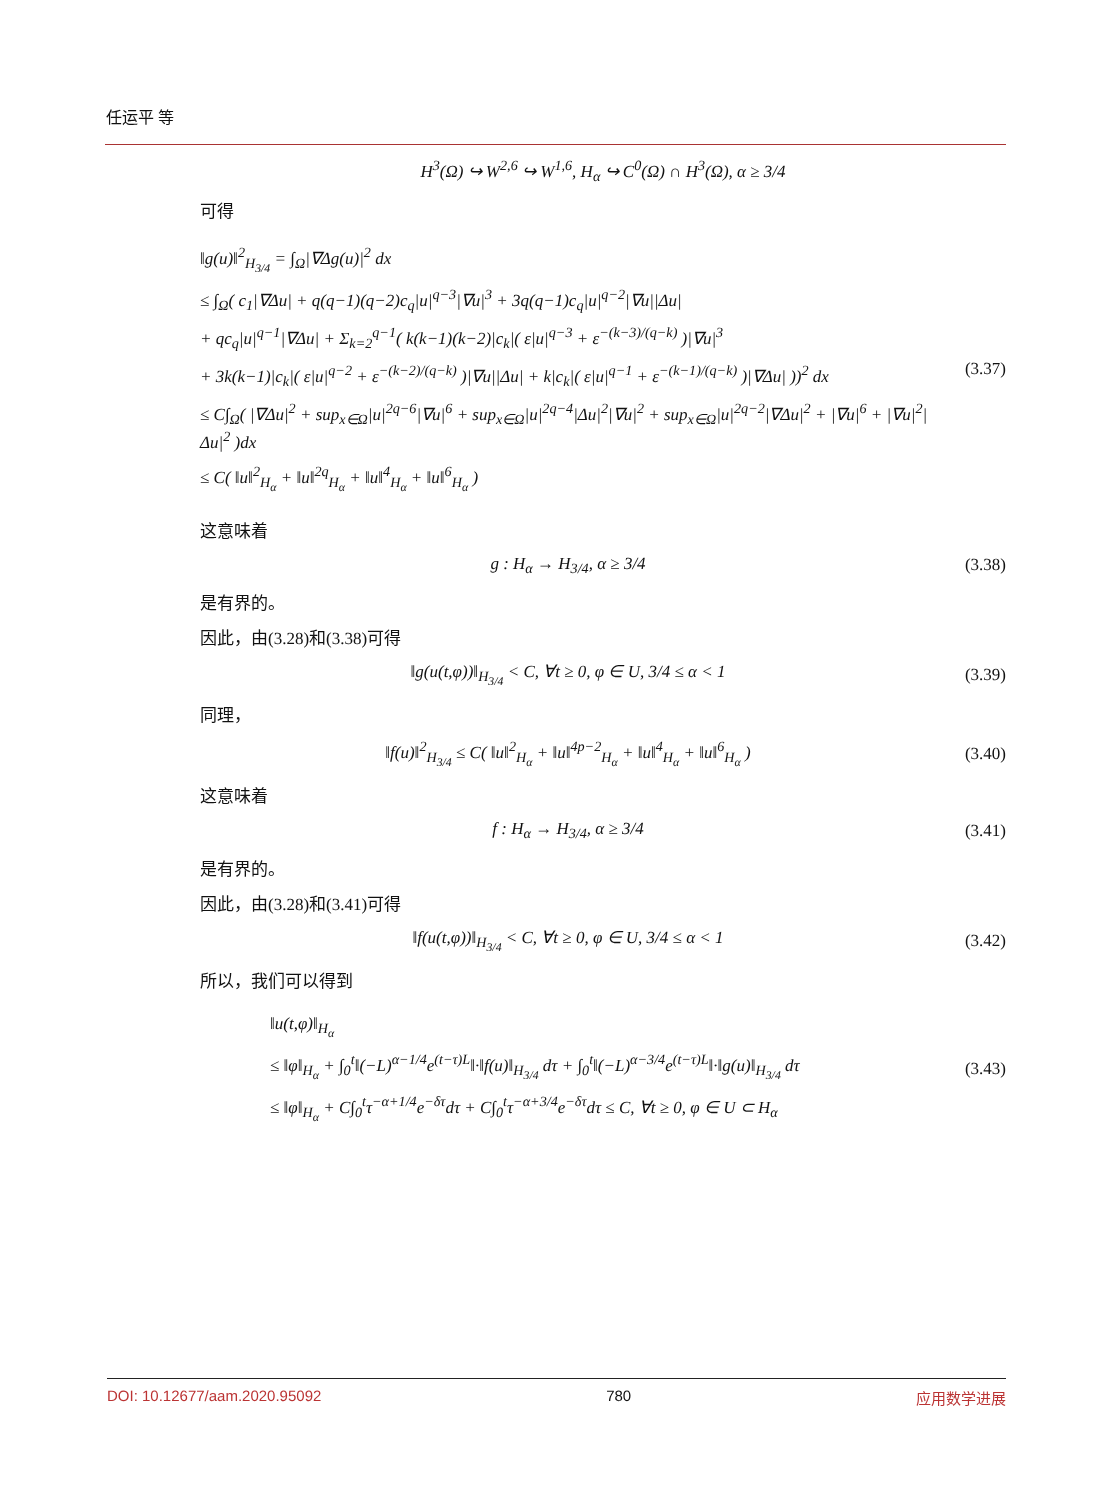任运平 等
H<sup>3</sup>(Ω) ↪ W<sup>2,6</sup> ↪ W<sup>1,6</sup>, H<sub>α</sub> ↪ C<sup>0</sup>(Ω) ∩ H<sup>3</sup>(Ω), α ≥ 3/4
可得
‖g(u)‖<sup>2</sup><sub>H<sub>3/4</sub></sub> = ∫<sub>Ω</sub>|∇Δg(u)|<sup>2</sup> dx
≤ ∫<sub>Ω</sub>( c<sub>1</sub>|∇Δu| + q(q−1)(q−2)c<sub>q</sub>|u|<sup>q−3</sup>|∇u|<sup>3</sup> + 3q(q−1)c<sub>q</sub>|u|<sup>q−2</sup>|∇u||Δu|
+ qc<sub>q</sub>|u|<sup>q−1</sup>|∇Δu| + Σ<sub>k=2</sub><sup>q−1</sup>( k(k−1)(k−2)|c<sub>k</sub>|( ε|u|<sup>q−3</sup> + ε<sup>−(k−3)/(q−k)</sup> )|∇u|<sup>3</sup>
+ 3k(k−1)|c<sub>k</sub>|( ε|u|<sup>q−2</sup> + ε<sup>−(k−2)/(q−k)</sup> )|∇u||Δu| + k|c<sub>k</sub>|( ε|u|<sup>q−1</sup> + ε<sup>−(k−1)/(q−k)</sup> )|∇Δu| ))<sup>2</sup> dx
≤ C∫<sub>Ω</sub>( |∇Δu|<sup>2</sup> + sup<sub>x∈Ω</sub>|u|<sup>2q−6</sup>|∇u|<sup>6</sup> + sup<sub>x∈Ω</sub>|u|<sup>2q−4</sup>|Δu|<sup>2</sup>|∇u|<sup>2</sup> + sup<sub>x∈Ω</sub>|u|<sup>2q−2</sup>|∇Δu|<sup>2</sup> + |∇u|<sup>6</sup> + |∇u|<sup>2</sup>|Δu|<sup>2</sup> )dx
≤ C( ‖u‖<sup>2</sup><sub>H<sub>α</sub></sub> + ‖u‖<sup>2q</sup><sub>H<sub>α</sub></sub> + ‖u‖<sup>4</sup><sub>H<sub>α</sub></sub> + ‖u‖<sup>6</sup><sub>H<sub>α</sub></sub> )
(3.37)
这意味着
g : H<sub>α</sub> → H<sub>3/4</sub>, α ≥ 3/4 (3.38)
是有界的。
因此，由(3.28)和(3.38)可得
‖g(u(t,φ))‖<sub>H<sub>3/4</sub></sub> < C, ∀t ≥ 0, φ ∈ U, 3/4 ≤ α < 1
(3.39)
同理，
‖f(u)‖<sup>2</sup><sub>H<sub>3/4</sub></sub> ≤ C( ‖u‖<sup>2</sup><sub>H<sub>α</sub></sub> + ‖u‖<sup>4p−2</sup><sub>H<sub>α</sub></sub> + ‖u‖<sup>4</sup><sub>H<sub>α</sub></sub> + ‖u‖<sup>6</sup><sub>H<sub>α</sub></sub> )
(3.40)
这意味着
f : H<sub>α</sub> → H<sub>3/4</sub>, α ≥ 3/4 (3.41)
是有界的。
因此，由(3.28)和(3.41)可得
‖f(u(t,φ))‖<sub>H<sub>3/4</sub></sub> < C, ∀t ≥ 0, φ ∈ U, 3/4 ≤ α < 1
(3.42)
所以，我们可以得到
‖u(t,φ)‖<sub>H<sub>α</sub></sub>
≤ ‖φ‖<sub>H<sub>α</sub></sub> + ∫<sub>0</sub><sup>t</sup>‖(−L)<sup>α−1/4</sup>e<sup>(t−τ)L</sup>‖·‖f(u)‖<sub>H<sub>3/4</sub></sub> dτ + ∫<sub>0</sub><sup>t</sup>‖(−L)<sup>α−3/4</sup>e<sup>(t−τ)L</sup>‖·‖g(u)‖<sub>H<sub>3/4</sub></sub> dτ
≤ ‖φ‖<sub>H<sub>α</sub></sub> + C∫<sub>0</sub><sup>t</sup>τ<sup>−α+1/4</sup>e<sup>−δτ</sup>dτ + C∫<sub>0</sub><sup>t</sup>τ<sup>−α+3/4</sup>e<sup>−δτ</sup>dτ ≤ C, ∀t ≥ 0, φ ∈ U ⊂ H<sub>α</sub>
(3.43)
DOI: 10.12677/aam.2020.95092 780 应用数学进展